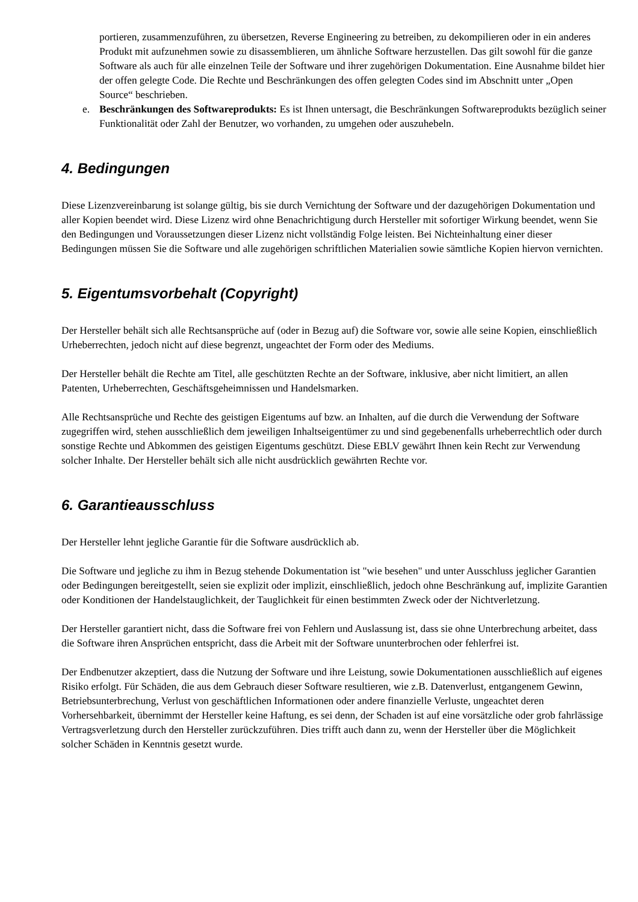portieren, zusammenzuführen, zu übersetzen, Reverse Engineering zu betreiben, zu dekompilieren oder in ein anderes Produkt mit aufzunehmen sowie zu disassemblieren, um ähnliche Software herzustellen. Das gilt sowohl für die ganze Software als auch für alle einzelnen Teile der Software und ihrer zugehörigen Dokumentation. Eine Ausnahme bildet hier der offen gelegte Code. Die Rechte und Beschränkungen des offen gelegten Codes sind im Abschnitt unter „Open Source“ beschrieben.
e. Beschränkungen des Softwareprodukts: Es ist Ihnen untersagt, die Beschränkungen Softwareprodukts bezüglich seiner Funktionalität oder Zahl der Benutzer, wo vorhanden, zu umgehen oder auszuhebeln.
4. Bedingungen
Diese Lizenzvereinbarung ist solange gültig, bis sie durch Vernichtung der Software und der dazugehörigen Dokumentation und aller Kopien beendet wird. Diese Lizenz wird ohne Benachrichtigung durch Hersteller mit sofortiger Wirkung beendet, wenn Sie den Bedingungen und Voraussetzungen dieser Lizenz nicht vollständig Folge leisten. Bei Nichteinhaltung einer dieser Bedingungen müssen Sie die Software und alle zugehörigen schriftlichen Materialien sowie sämtliche Kopien hiervon vernichten.
5. Eigentumsvorbehalt (Copyright)
Der Hersteller behält sich alle Rechtsansprüche auf (oder in Bezug auf) die Software vor, sowie alle seine Kopien, einschließlich Urheberrechten, jedoch nicht auf diese begrenzt, ungeachtet der Form oder des Mediums.
Der Hersteller behält die Rechte am Titel, alle geschützten Rechte an der Software, inklusive, aber nicht limitiert, an allen Patenten, Urheberrechten, Geschäftsgeheimnissen und Handelsmarken.
Alle Rechtsansprüche und Rechte des geistigen Eigentums auf bzw. an Inhalten, auf die durch die Verwendung der Software zugegriffen wird, stehen ausschließlich dem jeweiligen Inhaltseigentümer zu und sind gegebenenfalls urheberrechtlich oder durch sonstige Rechte und Abkommen des geistigen Eigentums geschützt. Diese EBLV gewährt Ihnen kein Recht zur Verwendung solcher Inhalte. Der Hersteller behält sich alle nicht ausdrücklich gewährten Rechte vor.
6. Garantieausschluss
Der Hersteller lehnt jegliche Garantie für die Software ausdrücklich ab.
Die Software und jegliche zu ihm in Bezug stehende Dokumentation ist "wie besehen" und unter Ausschluss jeglicher Garantien oder Bedingungen bereitgestellt, seien sie explizit oder implizit, einschließlich, jedoch ohne Beschränkung auf, implizite Garantien oder Konditionen der Handelstauglichkeit, der Tauglichkeit für einen bestimmten Zweck oder der Nichtverletzung.
Der Hersteller garantiert nicht, dass die Software frei von Fehlern und Auslassung ist, dass sie ohne Unterbrechung arbeitet, dass die Software ihren Ansprüchen entspricht, dass die Arbeit mit der Software ununterbrochen oder fehlerfrei ist.
Der Endbenutzer akzeptiert, dass die Nutzung der Software und ihre Leistung, sowie Dokumentationen ausschließlich auf eigenes Risiko erfolgt. Für Schäden, die aus dem Gebrauch dieser Software resultieren, wie z.B. Datenverlust, entgangenem Gewinn, Betriebsunterbrechung, Verlust von geschäftlichen Informationen oder andere finanzielle Verluste, ungeachtet deren Vorhersehbarkeit, übernimmt der Hersteller keine Haftung, es sei denn, der Schaden ist auf eine vorsätzliche oder grob fahrlässige Vertragsverletzung durch den Hersteller zurückzuführen. Dies trifft auch dann zu, wenn der Hersteller über die Möglichkeit solcher Schäden in Kenntnis gesetzt wurde.